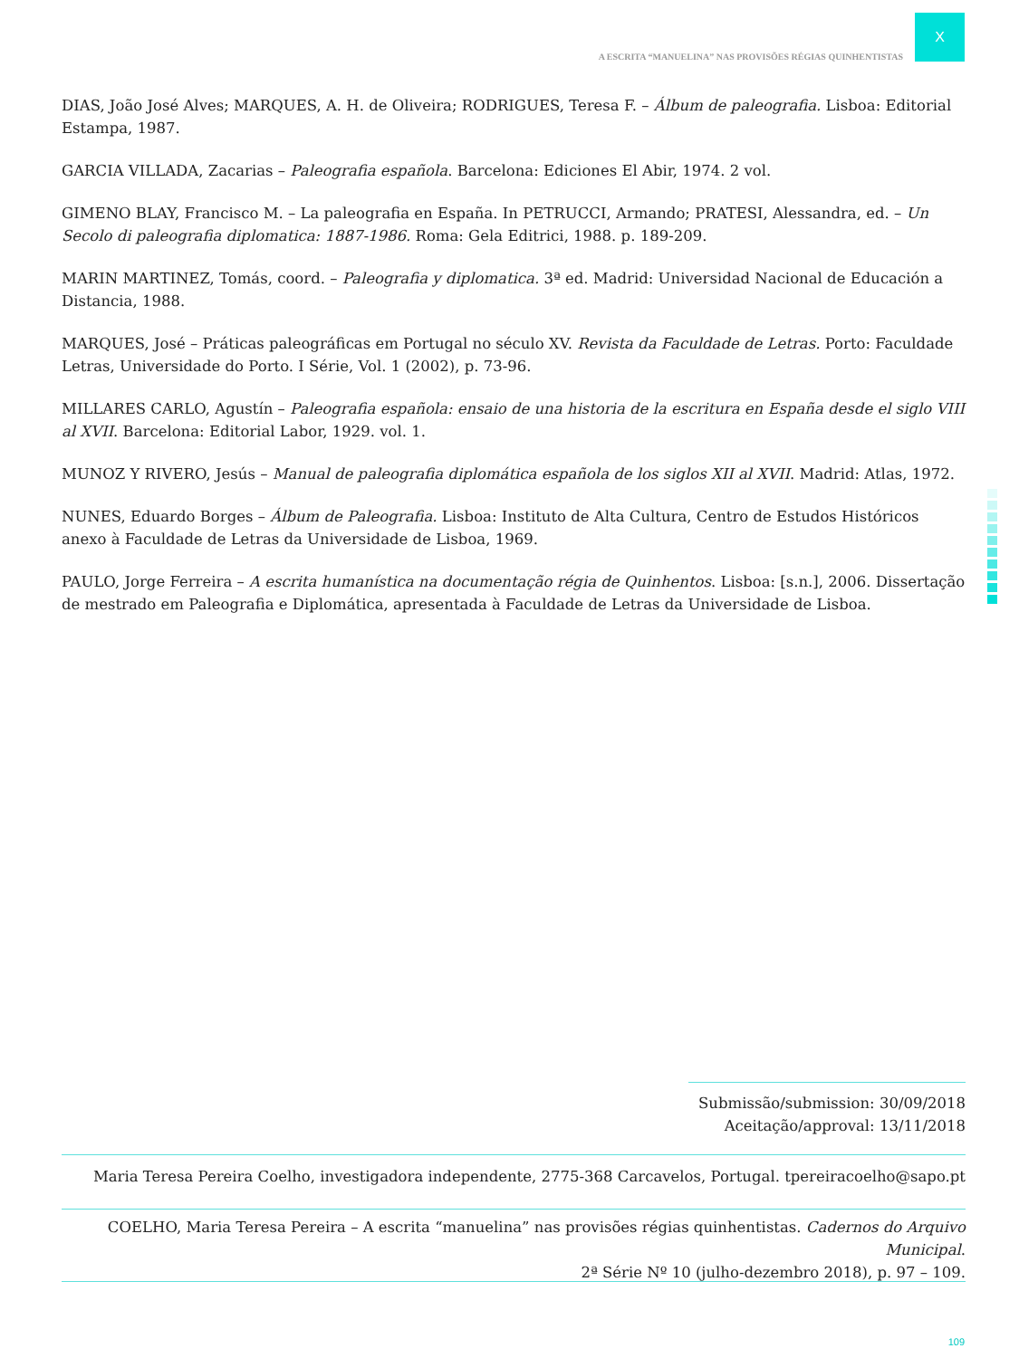X
A ESCRITA “MANUELINA” NAS PROVISÕES RÉGIAS QUINHENTISTAS
DIAS, João José Alves; MARQUES, A. H. de Oliveira; RODRIGUES, Teresa F. – Álbum de paleografia. Lisboa: Editorial Estampa, 1987.
GARCIA VILLADA, Zacarias – Paleografia española. Barcelona: Ediciones El Abir, 1974. 2 vol.
GIMENO BLAY, Francisco M. – La paleografia en España. In PETRUCCI, Armando; PRATESI, Alessandra, ed. – Un Secolo di paleografia diplomatica: 1887-1986. Roma: Gela Editrici, 1988. p. 189-209.
MARIN MARTINEZ, Tomás, coord. – Paleografia y diplomatica. 3ª ed. Madrid: Universidad Nacional de Educación a Distancia, 1988.
MARQUES, José – Práticas paleográficas em Portugal no século XV. Revista da Faculdade de Letras. Porto: Faculdade Letras, Universidade do Porto. I Série, Vol. 1 (2002), p. 73-96.
MILLARES CARLO, Agustín – Paleografia española: ensaio de una historia de la escritura en España desde el siglo VIII al XVII. Barcelona: Editorial Labor, 1929. vol. 1.
MUNOZ Y RIVERO, Jesús – Manual de paleografia diplomática española de los siglos XII al XVII. Madrid: Atlas, 1972.
NUNES, Eduardo Borges – Álbum de Paleografia. Lisboa: Instituto de Alta Cultura, Centro de Estudos Históricos anexo à Faculdade de Letras da Universidade de Lisboa, 1969.
PAULO, Jorge Ferreira – A escrita humanística na documentação régia de Quinhentos. Lisboa: [s.n.], 2006. Dissertação de mestrado em Paleografia e Diplomática, apresentada à Faculdade de Letras da Universidade de Lisboa.
Submissão/submission: 30/09/2018
Aceitação/approval: 13/11/2018
Maria Teresa Pereira Coelho, investigadora independente, 2775-368 Carcavelos, Portugal. tpereiracoelho@sapo.pt
COELHO, Maria Teresa Pereira – A escrita “manuelina” nas provisões régias quinhentistas. Cadernos do Arquivo Municipal.
2ª Série Nº 10 (julho-dezembro 2018), p. 97 – 109.
109